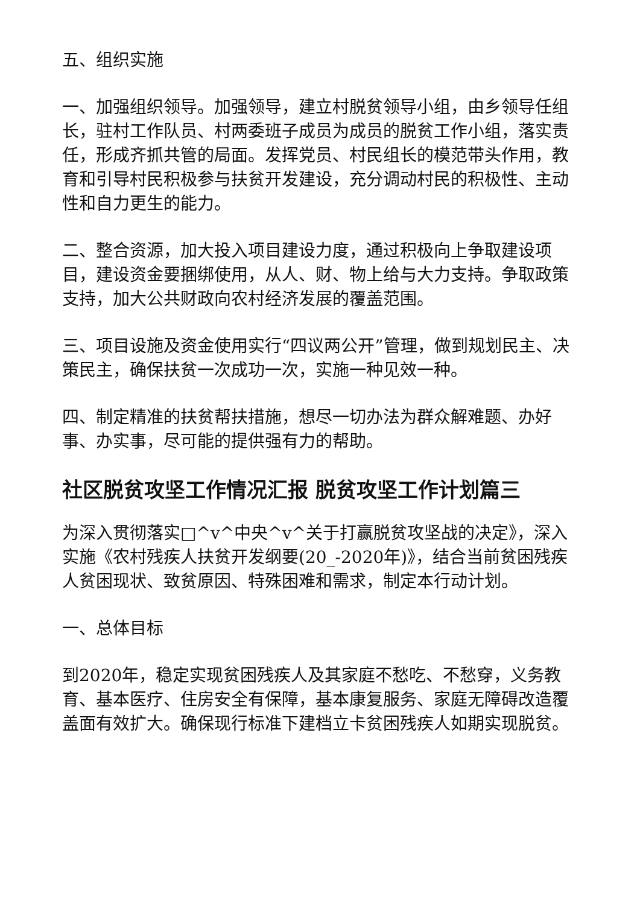五、组织实施
一、加强组织领导。加强领导，建立村脱贫领导小组，由乡领导任组长，驻村工作队员、村两委班子成员为成员的脱贫工作小组，落实责任，形成齐抓共管的局面。发挥党员、村民组长的模范带头作用，教育和引导村民积极参与扶贫开发建设，充分调动村民的积极性、主动性和自力更生的能力。
二、整合资源，加大投入项目建设力度，通过积极向上争取建设项目，建设资金要捆绑使用，从人、财、物上给与大力支持。争取政策支持，加大公共财政向农村经济发展的覆盖范围。
三、项目设施及资金使用实行“四议两公开”管理，做到规划民主、决策民主，确保扶贫一次成功一次，实施一种见效一种。
四、制定精准的扶贫帮扶措施，想尽一切办法为群众解难题、办好事、办实事，尽可能的提供强有力的帮助。
社区脱贫攻坚工作情况汇报 脱贫攻坚工作计划篇三
为深入贯彻落实□^v^中央^v^关于打赢脱贫攻坚战的决定》，深入实施《农村残疾人扶贫开发纲要(20_-2020年)》，结合当前贫困残疾人贫困现状、致贫原因、特殊困难和需求，制定本行动计划。
一、总体目标
到2020年，稳定实现贫困残疾人及其家庭不愁吃、不愁穿，义务教育、基本医疗、住房安全有保障，基本康复服务、家庭无障碍改造覆盖面有效扩大。确保现行标准下建档立卡贫困残疾人如期实现脱贫。